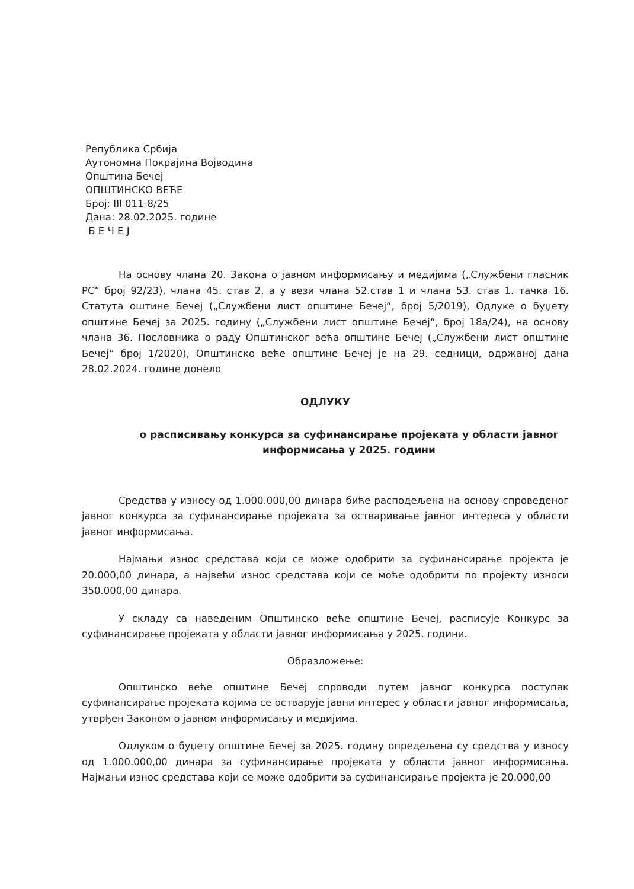Република Србија
Аутономна Покрајина Војводина
Општина Бечеј
ОПШТИНСКО ВЕЋЕ
Број: III 011-8/25
Дана: 28.02.2025. године
Б Е Ч Е Ј
На основу члана 20. Закона о јавном информисању и медијима („Службени гласник РС“ број 92/23), члана 45. став 2, а у вези члана 52.став 1 и члана 53. став 1. тачка 16. Статута оштине Бечеј („Службени лист општине Бечеј“, број 5/2019), Одлуке о буџету општине Бечеј за 2025. годину („Службени лист општине Бечеј“, број 18а/24), на основу члана 36. Пословника о раду Општинског већа општине Бечеј („Службени лист општине Бечеј“ број 1/2020), Општинско веће општине Бечеј је на 29. седници, одржаној дана 28.02.2024. године донело
ОДЛУКУ
о расписивању конкурса за суфинансирање пројеката у области јавног информисања у 2025. години
Средства у износу од 1.000.000,00 динара биће расподељена на основу спроведеног јавног конкурса за суфинансирање пројеката за остваривање јавног интереса у области јавног информисања.
Најмањи износ средстава који се може одобрити за суфинансирање пројекта је 20.000,00 динара, а највећи износ средстава који се моће одобрити по пројекту износи 350.000,00 динара.
У складу са наведеним Општинско веће општине Бечеј, расписује Конкурс за суфинансирање пројеката у области јавног информисања у 2025. години.
Образложење:
Општинско веће општине Бечеј спроводи путем јавног конкурса поступак суфинансирање пројеката којима се остварује јавни интерес у области јавног информисања, утврђен Законом о јавном информисању и медијима.
Одлуком о буџету општине Бечеј за 2025. годину опредељена су средства у износу од 1.000.000,00 динара за суфинансирање пројеката у области јавног информисања. Најмањи износ средстава који се може одобрити за суфинансирање пројекта је 20.000,00